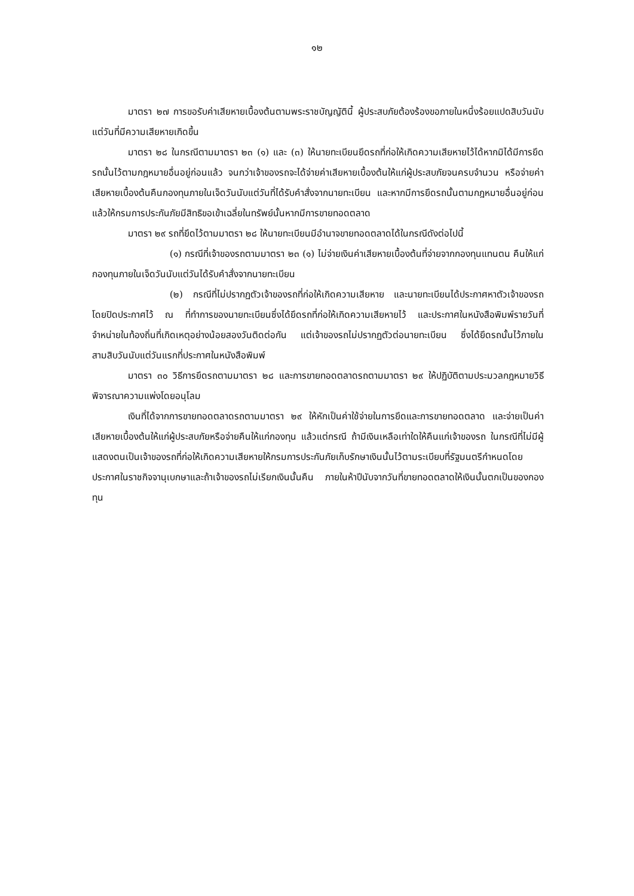๑๒
มาตรา ๒๗ การขอรับค่าเสียหายเบื้องต้นตามพระราชบัญญัตินี้ ผู้ประสบภัยต้องร้องขอภายในหนึ่งร้อยแปดสิบวันนับแต่วันที่มีความเสียหายเกิดขึ้น
มาตรา ๒๘ ในกรณีตามมาตรา ๒๓ (๑) และ (๓) ให้นายทะเบียนยึดรถที่ก่อให้เกิดความเสียหายไว้ได้หากมิได้มีการยึดรถนั้นไว้ตามกฎหมายอื่นอยู่ก่อนแล้ว จนกว่าเจ้าของรถจะได้จ่ายค่าเสียหายเบื้องต้นให้แก่ผู้ประสบภัยจนครบจำนวน หรือจ่ายค่าเสียหายเบื้องต้นคืนกองทุนภายในเจ็ดวันนับแต่วันที่ได้รับคำสั่งจากนายทะเบียน และหากมีการยึดรถนั้นตามกฎหมายอื่นอยู่ก่อนแล้วให้กรมการประกันภัยมีสิทธิขอเข้าเฉลี่ยในทรัพย์นั้นหากมีการขายทอดตลาด
มาตรา ๒๙ รถที่ยึดไว้ตามมาตรา ๒๘ ให้นายทะเบียนมีอำนาจขายทอดตลาดได้ในกรณีดังต่อไปนี้
(๑) กรณีที่เจ้าของรถตามมาตรา ๒๓ (๑) ไม่จ่ายเงินค่าเสียหายเบื้องต้นที่จ่ายจากกองทุนแทนตน คืนให้แก่กองทุนภายในเจ็ดวันนับแต่วันได้รับคำสั่งจากนายทะเบียน
(๒) กรณีที่ไม่ปรากฏตัวเจ้าของรถที่ก่อให้เกิดความเสียหาย และนายทะเบียนได้ประกาศหาตัวเจ้าของรถโดยปิดประกาศไว้ ณ ที่ทำการของนายทะเบียนซึ่งได้ยึดรถที่ก่อให้เกิดความเสียหายไว้ และประกาศในหนังสือพิมพ์รายวันที่จำหน่ายในท้องถิ่นที่เกิดเหตุอย่างน้อยสองวันติดต่อกัน แต่เจ้าของรถไม่ปรากฏตัวต่อนายทะเบียน ซึ่งได้ยึดรถนั้นไว้ภายในสามสิบวันนับแต่วันแรกที่ประกาศในหนังสือพิมพ์
มาตรา ๓๐ วิธีการยึดรถตามมาตรา ๒๘ และการขายทอดตลาดรถตามมาตรา ๒๙ ให้ปฏิบัติตามประมวลกฎหมายวิธีพิจารณาความแพ่งโดยอนุโลม
เงินที่ได้จากการขายทอดตลาดรถตามมาตรา ๒๙ ให้หักเป็นค่าใช้จ่ายในการยึดและการขายทอดตลาด และจ่ายเป็นค่าเสียหายเบื้องต้นให้แก่ผู้ประสบภัยหรือจ่ายคืนให้แก่กองทุน แล้วแต่กรณี ถ้ามีเงินเหลือเท่าใดให้คืนแก่เจ้าของรถ ในกรณีที่ไม่มีผู้แสดงตนเป็นเจ้าของรถที่ก่อให้เกิดความเสียหายให้กรมการประกันภัยเก็บรักษาเงินนั้นไว้ตามระเบียบที่รัฐมนตรีกำหนดโดยประกาศในราชกิจจานุเบกษาและถ้าเจ้าของรถไม่เรียกเงินนั้นคืน ภายในห้าปีนับจากวันที่ขายทอดตลาดให้เงินนั้นตกเป็นของกองทุน